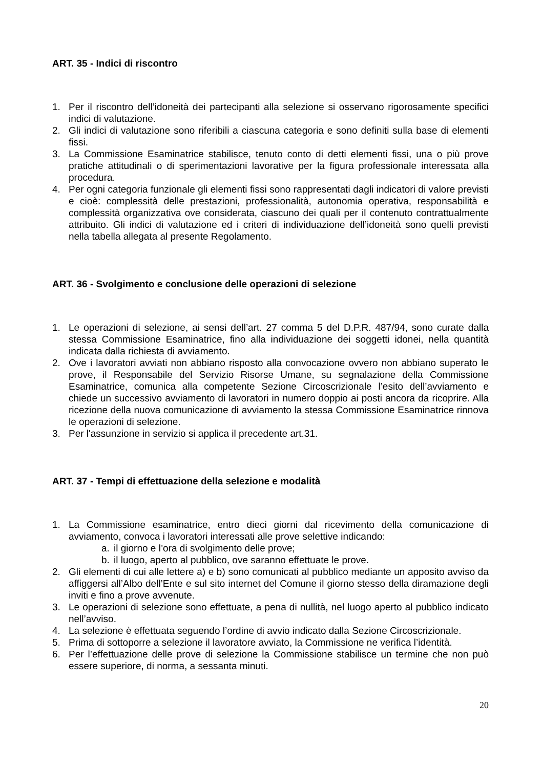ART. 35 - Indici di riscontro
1. Per il riscontro dell’idoneità dei partecipanti alla selezione si osservano rigorosamente specifici indici di valutazione.
2. Gli indici di valutazione sono riferibili a ciascuna categoria e sono definiti sulla base di elementi fissi.
3. La Commissione Esaminatrice stabilisce, tenuto conto di detti elementi fissi, una o più prove pratiche attitudinali o di sperimentazioni lavorative per la figura professionale interessata alla procedura.
4. Per ogni categoria funzionale gli elementi fissi sono rappresentati dagli indicatori di valore previsti e cioè: complessità delle prestazioni, professionalità, autonomia operativa, responsabilità e complessità organizzativa ove considerata, ciascuno dei quali per il contenuto contrattualmente attribuito. Gli indici di valutazione ed i criteri di individuazione dell’idoneità sono quelli previsti nella tabella allegata al presente Regolamento.
ART. 36 - Svolgimento e conclusione delle operazioni di selezione
1. Le operazioni di selezione, ai sensi dell’art. 27 comma 5 del D.P.R. 487/94, sono curate dalla stessa Commissione Esaminatrice, fino alla individuazione dei soggetti idonei, nella quantità indicata dalla richiesta di avviamento.
2. Ove i lavoratori avviati non abbiano risposto alla convocazione ovvero non abbiano superato le prove, il Responsabile del Servizio Risorse Umane, su segnalazione della Commissione Esaminatrice, comunica alla competente Sezione Circoscrizionale l’esito dell’avviamento e chiede un successivo avviamento di lavoratori in numero doppio ai posti ancora da ricoprire. Alla ricezione della nuova comunicazione di avviamento la stessa Commissione Esaminatrice rinnova le operazioni di selezione.
3. Per l'assunzione in servizio si applica il precedente art.31.
ART. 37 - Tempi di effettuazione della selezione e modalità
1. La Commissione esaminatrice, entro dieci giorni dal ricevimento della comunicazione di avviamento, convoca i lavoratori interessati alle prove selettive indicando:
a. il giorno e l’ora di svolgimento delle prove;
b. il luogo, aperto al pubblico, ove saranno effettuate le prove.
2. Gli elementi di cui alle lettere a) e b) sono comunicati al pubblico mediante un apposito avviso da affiggersi all’Albo dell’Ente e sul sito internet del Comune il giorno stesso della diramazione degli inviti e fino a prove avvenute.
3. Le operazioni di selezione sono effettuate, a pena di nullità, nel luogo aperto al pubblico indicato nell’avviso.
4. La selezione è effettuata seguendo l’ordine di avvio indicato dalla Sezione Circoscrizionale.
5. Prima di sottoporre a selezione il lavoratore avviato, la Commissione ne verifica l’identità.
6. Per l’effettuazione delle prove di selezione la Commissione stabilisce un termine che non può essere superiore, di norma, a sessanta minuti.
20